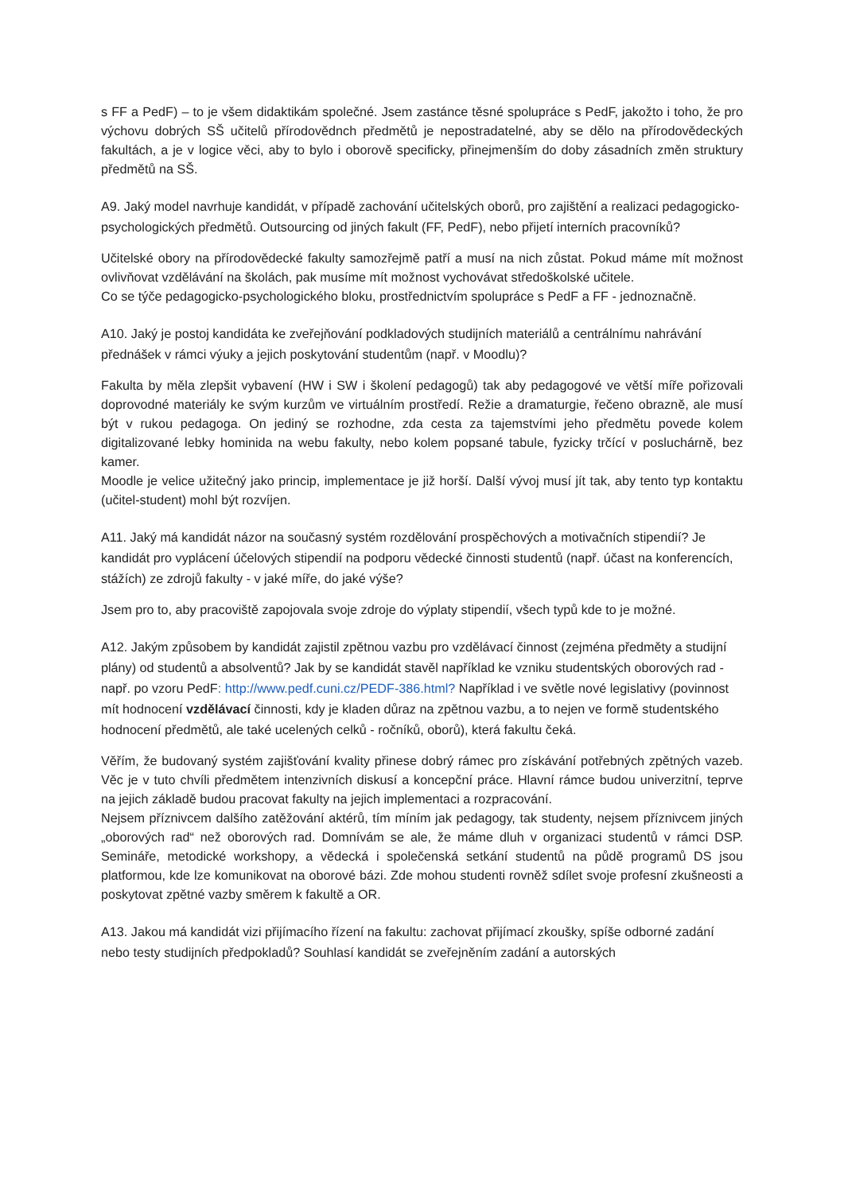s FF a PedF) – to je všem didaktikám společné. Jsem zastánce těsné spolupráce s PedF, jakožto i toho, že pro výchovu dobrých SŠ učitelů přírodovědnch předmětů je nepostradatelné, aby se dělo na přírodovědeckých fakultách, a je v logice věci, aby to bylo i oborově specificky, přinejmenším do doby zásadních změn struktury předmětů na SŠ.
A9. Jaký model navrhuje kandidát, v případě zachování učitelských oborů, pro zajištění a realizaci pedagogicko-psychologických předmětů. Outsourcing od jiných fakult (FF, PedF), nebo přijetí interních pracovníků?
Učitelské obory na přírodovědecké fakulty samozřejmě patří a musí na nich zůstat. Pokud máme mít možnost ovlivňovat vzdělávání na školách, pak musíme mít možnost vychovávat středoškolské učitele.
Co se týče pedagogicko-psychologického bloku, prostřednictvím spolupráce s PedF a FF - jednoznačně.
A10. Jaký je postoj kandidáta ke zveřejňování podkladových studijních materiálů a centrálnímu nahrávání přednášek v rámci výuky a jejich poskytování studentům (např. v Moodlu)?
Fakulta by měla zlepšit vybavení (HW i SW i školení pedagogů) tak aby pedagogové ve větší míře pořizovali doprovodné materiály ke svým kurzům ve virtuálním prostředí. Režie a dramaturgie, řečeno obrazně, ale musí být v rukou pedagoga. On jediný se rozhodne, zda cesta za tajemstvími jeho předmětu povede kolem digitalizované lebky hominida na webu fakulty, nebo kolem popsané tabule, fyzicky trčící v posluchárně, bez kamer.
Moodle je velice užitečný jako princip, implementace je již horší. Další vývoj musí jít tak, aby tento typ kontaktu (učitel-student) mohl být rozvíjen.
A11. Jaký má kandidát názor na současný systém rozdělování prospěchových a motivačních stipendií? Je kandidát pro vyplácení účelových stipendií na podporu vědecké činnosti studentů (např. účast na konferencích, stážích) ze zdrojů fakulty - v jaké míře, do jaké výše?
Jsem pro to, aby pracoviště zapojovala svoje zdroje do výplaty stipendií, všech typů kde to je možné.
A12. Jakým způsobem by kandidát zajistil zpětnou vazbu pro vzdělávací činnost (zejména předměty a studijní plány) od studentů a absolventů? Jak by se kandidát stavěl například ke vzniku studentských oborových rad - např. po vzoru PedF: http://www.pedf.cuni.cz/PEDF-386.html? Například i ve světle nové legislativy (povinnost mít hodnocení vzdělávací činnosti, kdy je kladen důraz na zpětnou vazbu, a to nejen ve formě studentského hodnocení předmětů, ale také ucelených celků - ročníků, oborů), která fakultu čeká.
Věřím, že budovaný systém zajišťování kvality přinese dobrý rámec pro získávání potřebných zpětných vazeb. Věc je v tuto chvíli předmětem intenzivních diskusí a koncepční práce. Hlavní rámce budou univerzitní, teprve na jejich základě budou pracovat fakulty na jejich implementaci a rozpracování.
Nejsem příznivcem dalšího zatěžování aktérů, tím míním jak pedagogy, tak studenty, nejsem příznivcem jiných „oborových rad“ než oborových rad. Domnívám se ale, že máme dluh v organizaci studentů v rámci DSP. Semináře, metodické workshopy, a vědecká i společenská setkání studentů na půdě programů DS jsou platformou, kde lze komunikovat na oborové bázi. Zde mohou studenti rovněž sdílet svoje profesní zkušneosti a poskytovat zpětné vazby směrem k fakultě a OR.
A13. Jakou má kandidát vizi přijímacího řízení na fakultu: zachovat přijímací zkoušky, spíše odborné zadání nebo testy studijních předpokladů? Souhlasí kandidát se zveřejněním zadání a autorských